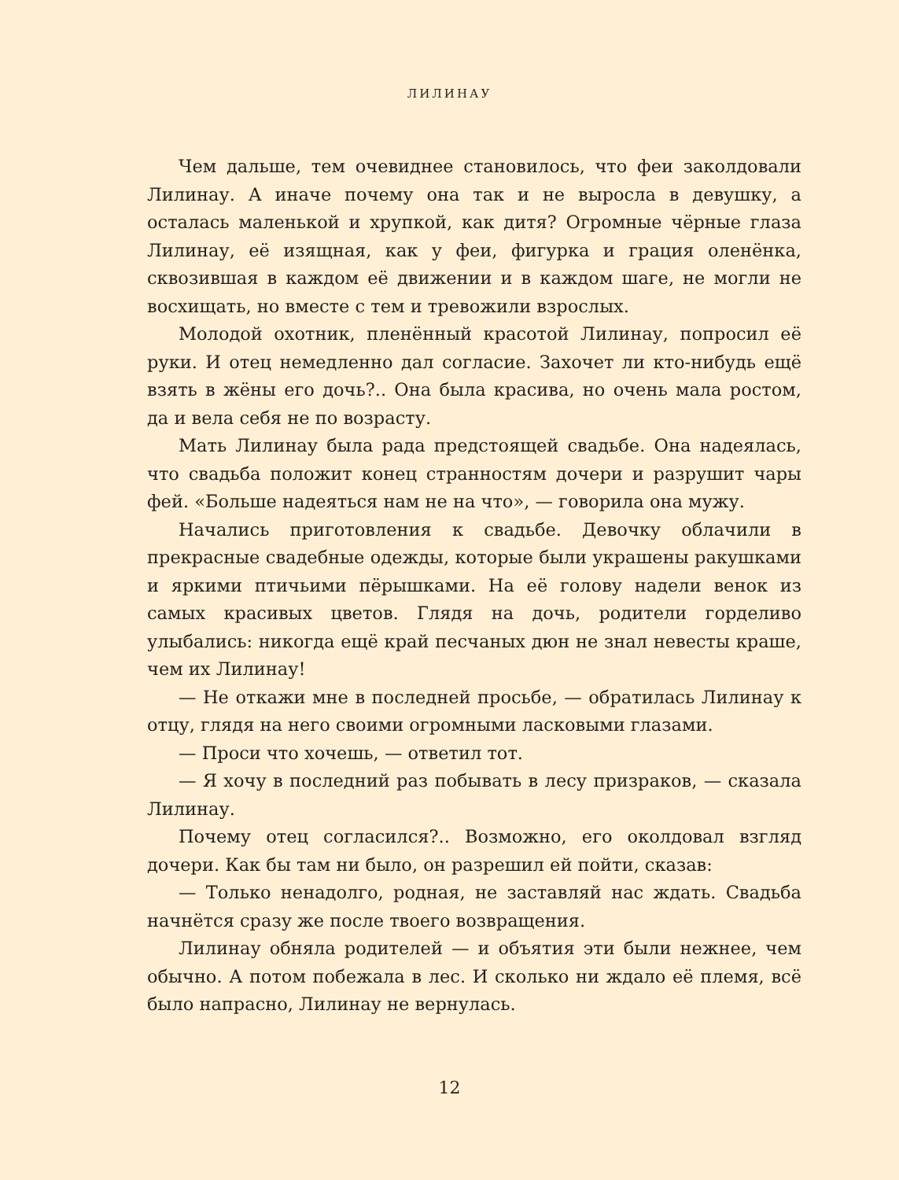ЛИЛИНАУ
Чем дальше, тем очевиднее становилось, что феи заколдовали Лилинау. А иначе почему она так и не выросла в девушку, а осталась маленькой и хрупкой, как дитя? Огромные чёрные глаза Лилинау, её изящная, как у феи, фигурка и грация оленёнка, сквозившая в каждом её движении и в каждом шаге, не могли не восхищать, но вместе с тем и тревожили взрослых.
Молодой охотник, пленённый красотой Лилинау, попросил её руки. И отец немедленно дал согласие. Захочет ли кто-нибудь ещё взять в жёны его дочь?.. Она была красива, но очень мала ростом, да и вела себя не по возрасту.
Мать Лилинау была рада предстоящей свадьбе. Она надеялась, что свадьба положит конец странностям дочери и разрушит чары фей. «Больше надеяться нам не на что», — говорила она мужу.
Начались приготовления к свадьбе. Девочку облачили в прекрасные свадебные одежды, которые были украшены ракушками и яркими птичьими пёрышками. На её голову надели венок из самых красивых цветов. Глядя на дочь, родители горделиво улыбались: никогда ещё край песчаных дюн не знал невесты краше, чем их Лилинау!
— Не откажи мне в последней просьбе, — обратилась Лилинау к отцу, глядя на него своими огромными ласковыми глазами.
— Проси что хочешь, — ответил тот.
— Я хочу в последний раз побывать в лесу призраков, — сказала Лилинау.
Почему отец согласился?.. Возможно, его околдовал взгляд дочери. Как бы там ни было, он разрешил ей пойти, сказав:
— Только ненадолго, родная, не заставляй нас ждать. Свадьба начнётся сразу же после твоего возвращения.
Лилинау обняла родителей — и объятия эти были нежнее, чем обычно. А потом побежала в лес. И сколько ни ждало её племя, всё было напрасно, Лилинау не вернулась.
12